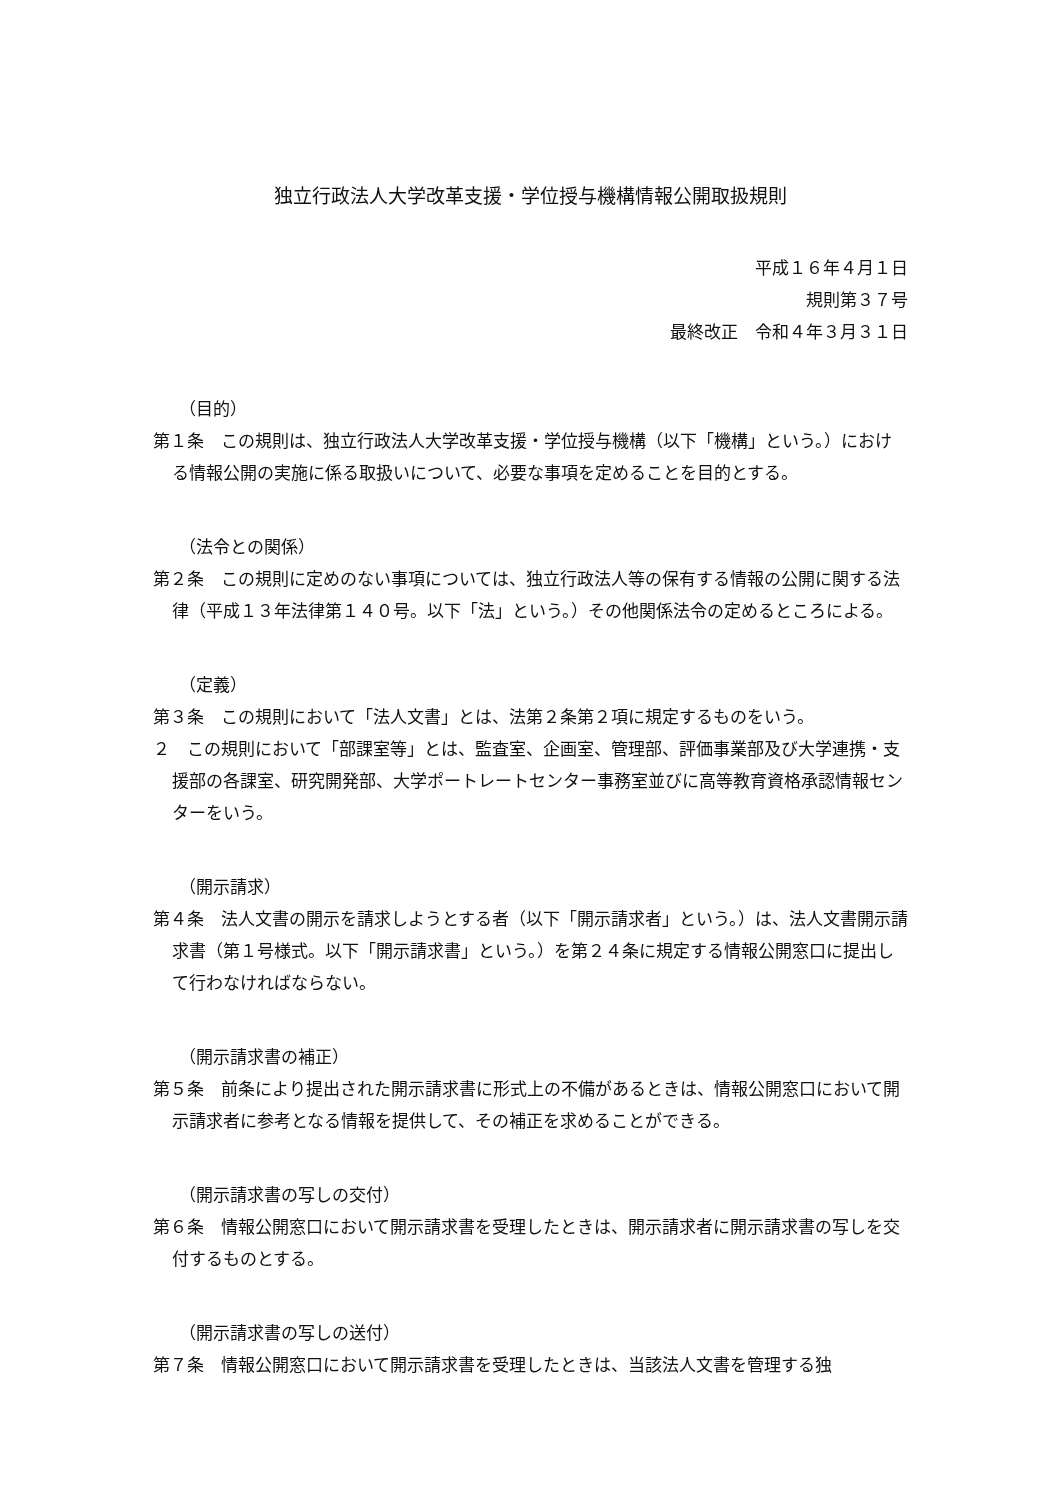独立行政法人大学改革支援・学位授与機構情報公開取扱規則
平成１６年４月１日
規則第３７号
最終改正　令和４年３月３１日
（目的）
第１条　この規則は、独立行政法人大学改革支援・学位授与機構（以下「機構」という。）における情報公開の実施に係る取扱いについて、必要な事項を定めることを目的とする。
（法令との関係）
第２条　この規則に定めのない事項については、独立行政法人等の保有する情報の公開に関する法律（平成１３年法律第１４０号。以下「法」という。）その他関係法令の定めるところによる。
（定義）
第３条　この規則において「法人文書」とは、法第２条第２項に規定するものをいう。
２　この規則において「部課室等」とは、監査室、企画室、管理部、評価事業部及び大学連携・支援部の各課室、研究開発部、大学ポートレートセンター事務室並びに高等教育資格承認情報センターをいう。
（開示請求）
第４条　法人文書の開示を請求しようとする者（以下「開示請求者」という。）は、法人文書開示請求書（第１号様式。以下「開示請求書」という。）を第２４条に規定する情報公開窓口に提出して行わなければならない。
（開示請求書の補正）
第５条　前条により提出された開示請求書に形式上の不備があるときは、情報公開窓口において開示請求者に参考となる情報を提供して、その補正を求めることができる。
（開示請求書の写しの交付）
第６条　情報公開窓口において開示請求書を受理したときは、開示請求者に開示請求書の写しを交付するものとする。
（開示請求書の写しの送付）
第７条　情報公開窓口において開示請求書を受理したときは、当該法人文書を管理する独